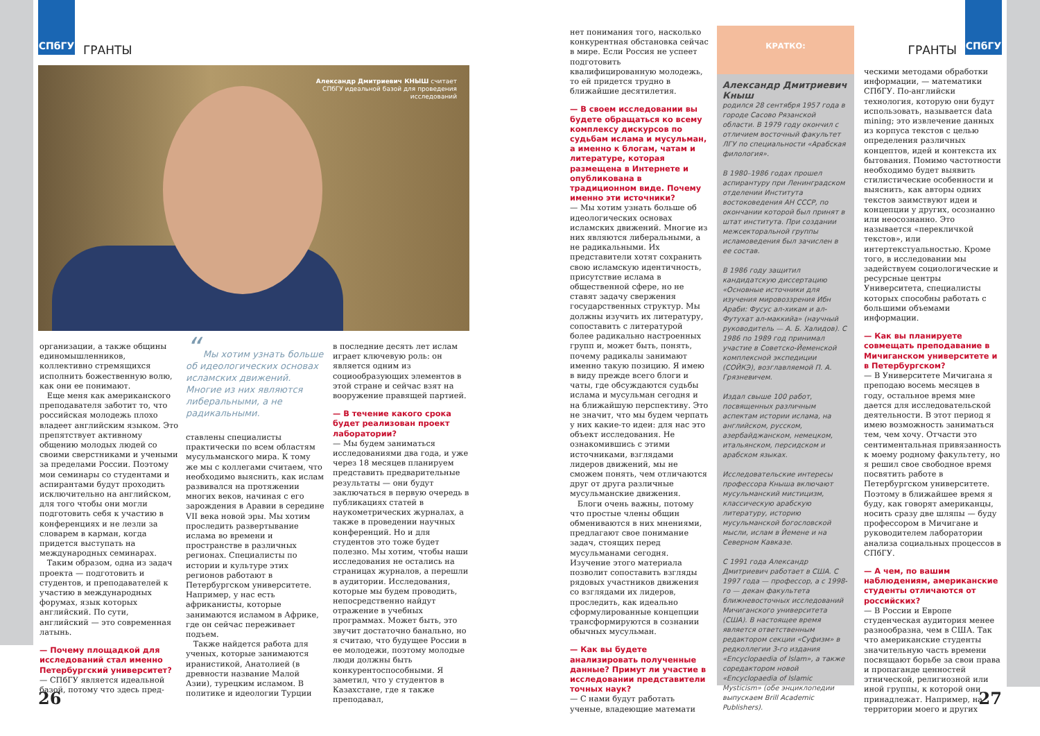СПбГУ
ГРАНТЫ
ГРАНТЫ
СПбГУ
Александр Дмитриевич КНЫШ считает СПбГУ идеальной базой для проведения исследований
организации, а также общины единомышленников, коллективно стремящихся исполнить божественную волю, как они ее понимают.
Еще меня как американского преподавателя заботит то, что российская молодежь плохо владеет английским языком. Это препятствует активному общению молодых людей со своими сверстниками и учеными за пределами России. Поэтому мои семинары со студентами и аспирантами будут проходить исключительно на английском, для того чтобы они могли подготовить себя к участию в конференциях и не лезли за словарем в карман, когда придется выступать на международных семинарах.
Таким образом, одна из задач проекта — подготовить и студентов, и преподавателей к участию в международных форумах, язык которых английский. По сути, английский — это современная латынь.
— Почему площадкой для исследований стал именно Петербургский университет?
— СПбГУ является идеальной базой, потому что здесь пред-
“ Мы хотим узнать больше об идеологических основах исламских движений. Многие из них являются либеральными, а не радикальными.
ставлены специалисты практически по всем областям мусульманского мира. К тому же мы с коллегами считаем, что необходимо выяснить, как ислам развивался на протяжении многих веков, начиная с его зарождения в Аравии в середине VII века новой эры. Мы хотим проследить развертывание ислама во времени и пространстве в различных регионах. Специалисты по истории и культуре этих регионов работают в Петербургском университете. Например, у нас есть африканисты, которые занимаются исламом в Африке, где он сейчас переживает подъем.
Также найдется работа для ученых, которые занимаются иранистикой, Анатолией (в древности название Малой Азии), турецким исламом. В политике и идеологии Турции
в последние десять лет ислам играет ключевую роль: он является одним из социообразующих элементов в этой стране и сейчас взят на вооружение правящей партией.
— В течение какого срока будет реализован проект лаборатории?
— Мы будем заниматься исследованиями два года, и уже через 18 месяцев планируем представить предварительные результаты — они будут заключаться в первую очередь в публикациях статей в наукометрических журналах, а также в проведении научных конференций. Но и для студентов это тоже будет полезно. Мы хотим, чтобы наши исследования не остались на страницах журналов, а перешли в аудитории. Исследования, которые мы будем проводить, непосредственно найдут отражение в учебных программах. Может быть, это звучит достаточно банально, но я считаю, что будущее России в ее молодежи, поэтому молодые люди должны быть конкурентоспособными. Я заметил, что у студентов в Казахстане, где я также преподавал,
26
нет понимания того, насколько конкурентная обстановка сейчас в мире. Если Россия не успеет подготовить квалифицированную молодежь, то ей придется трудно в ближайшие десятилетия.
— В своем исследовании вы будете обращаться ко всему комплексу дискурсов по судьбам ислама и мусульман, а именно к блогам, чатам и литературе, которая размещена в Интернете и опубликована в традиционном виде. Почему именно эти источники?
— Мы хотим узнать больше об идеологических основах исламских движений. Многие из них являются либеральными, а не радикальными. Их представители хотят сохранить свою исламскую идентичность, присутствие ислама в общественной сфере, но не ставят задачу свержения государственных структур. Мы должны изучить их литературу, сопоставить с литературой более радикально настроенных групп и, может быть, понять, почему радикалы занимают именно такую позицию. Я имею в виду прежде всего блоги и чаты, где обсуждаются судьбы ислама и мусульман сегодня и на ближайшую перспективу. Это не значит, что мы будем черпать у них какие-то идеи: для нас это объект исследования. Не ознакомившись с этими источниками, взглядами лидеров движений, мы не сможем понять, чем отличаются друг от друга различные мусульманские движения.
Блоги очень важны, потому что простые члены общин обмениваются в них мнениями, предлагают свое понимание задач, стоящих перед мусульманами сегодня. Изучение этого материала позволит сопоставить взгляды рядовых участников движения со взглядами их лидеров, проследить, как идеально сформулированные концепции трансформируются в сознании обычных мусульман.
— Как вы будете анализировать полученные данные? Примут ли участие в исследовании представители точных наук?
— С нами будут работать ученые, владеющие математи
КРАТКО:
Александр Дмитриевич Кныш
родился 28 сентября 1957 года в городе Сасово Рязанской области. В 1979 году окончил с отличием восточный факультет ЛГУ по специальности «Арабская филология».
В 1980–1986 годах прошел аспирантуру при Ленинградском отделении Института востоковедения АН СССР, по окончании которой был принят в штат института. При создании межсекторальной группы исламоведения был зачислен в ее состав.
В 1986 году защитил кандидатскую диссертацию «Основные источники для изучения мировоззрения Ибн Араби: Фусус ал-хикам и ал-Футухат ал-маккийа» (научный руководитель — А. Б. Халидов). С 1986 по 1989 год принимал участие в Советско-Йеменской комплексной экспедиции (СОЙКЭ), возглавляемой П. А. Грязневичем.
Издал свыше 100 работ, посвященных различным аспектам истории ислама, на английском, русском, азербайджанском, немецком, итальянском, персидском и арабском языках.
Исследовательские интересы профессора Кныша включают мусульманский мистицизм, классическую арабскую литературу, историю мусульманской богословской мысли, ислам в Йемене и на Северном Кавказе.
С 1991 года Александр Дмитриевич работает в США. С 1997 года — профессор, а с 1998-го — декан факультета ближневосточных исследований Мичиганского университета (США). В настоящее время является ответственным редактором секции «Суфизм» в редколлегии 3-го издания «Encyclopaedia of Islam», а также соредактором новой «Encyclopaedia of Islamic Mysticism» (обе энциклопедии выпускаем Brill Academic Publishers).
ческими методами обработки информации, — математики СПбГУ. По-английски технология, которую они будут использовать, называется data mining; это извлечение данных из корпуса текстов с целью определения различных концептов, идей и контекста их бытования. Помимо частотности необходимо будет выявить стилистические особенности и выяснить, как авторы одних текстов заимствуют идеи и концепции у других, осознанно или неосознанно. Это называется «перекличкой текстов», или интертекстуальностью. Кроме того, в исследовании мы задействуем социологические и ресурсные центры Университета, специалисты которых способны работать с большими объемами информации.
— Как вы планируете совмещать преподавание в Мичиганском университете и в Петербургском?
— В Университете Мичигана я преподаю восемь месяцев в году, остальное время мне дается для исследовательской деятельности. В этот период я имею возможность заниматься тем, чем хочу. Отчасти это сентиментальная привязанность к моему родному факультету, но я решил свое свободное время посвятить работе в Петербургском университете. Поэтому в ближайшее время я буду, как говорят американцы, носить сразу две шляпы — буду профессором в Мичигане и руководителем лаборатории анализа социальных процессов в СПбГУ.
— А чем, по вашим наблюдениям, американские студенты отличаются от российских?
— В России и Европе студенческая аудитория менее разнообразна, чем в США. Так что американские студенты значительную часть времени посвящают борьбе за свои права и пропаганде ценностей этнической, религиозной или иной группы, к которой они принадлежат. Например, на территории моего и других
27